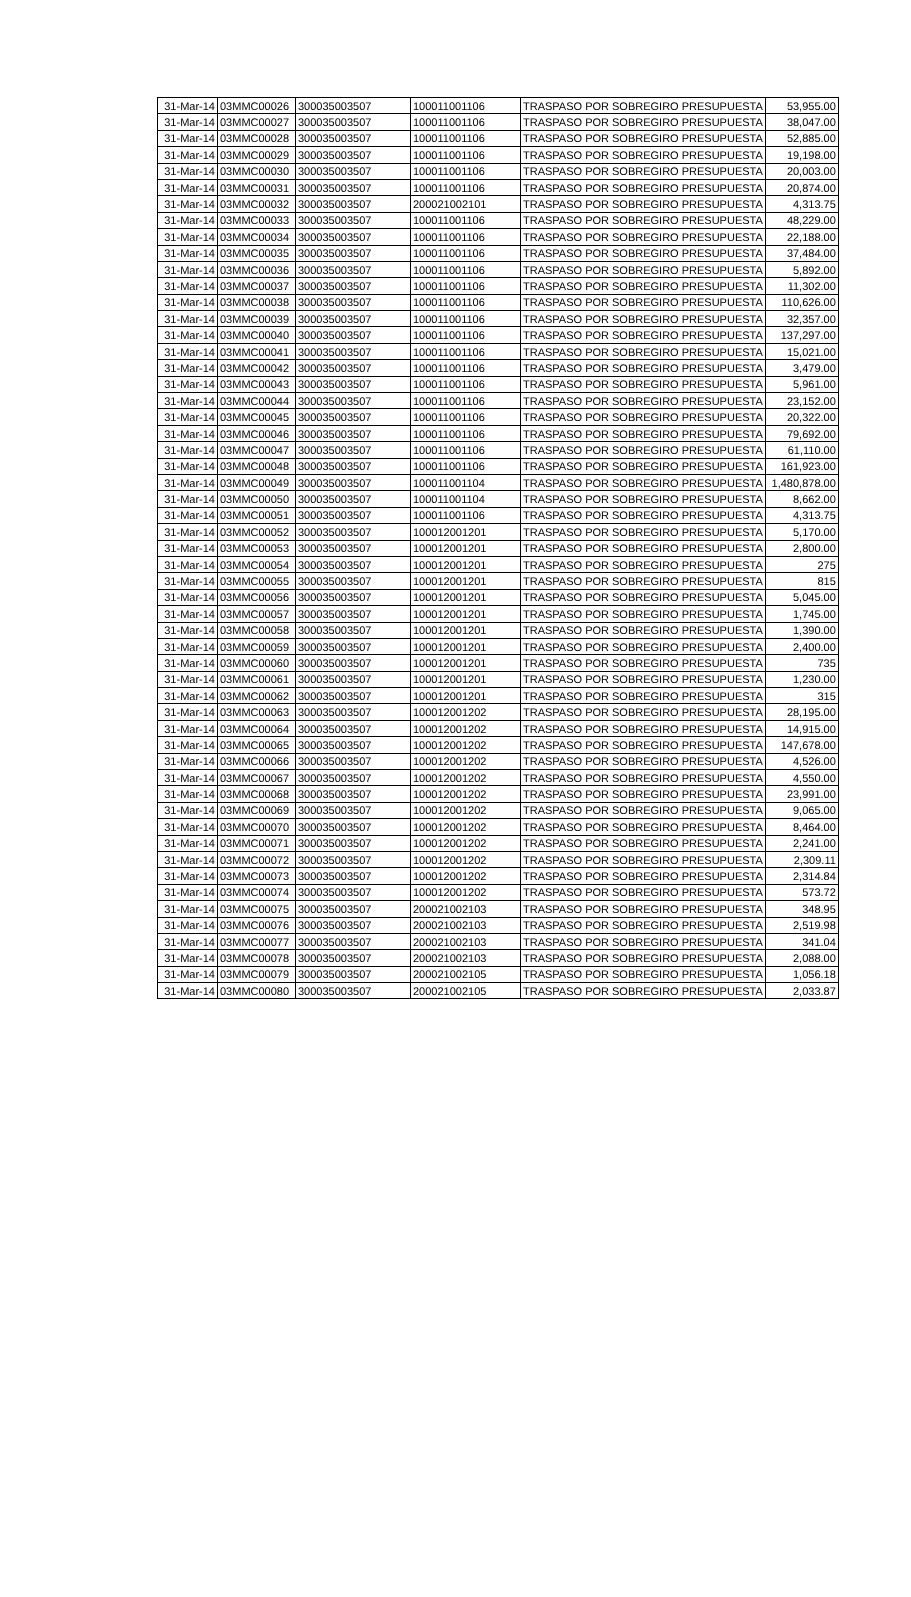| 31-Mar-14 | 03MMC00026 | 300035003507 | 100011001106 | TRASPASO POR SOBREGIRO PRESUPUESTA | 53,955.00 |
| 31-Mar-14 | 03MMC00027 | 300035003507 | 100011001106 | TRASPASO POR SOBREGIRO PRESUPUESTA | 38,047.00 |
| 31-Mar-14 | 03MMC00028 | 300035003507 | 100011001106 | TRASPASO POR SOBREGIRO PRESUPUESTA | 52,885.00 |
| 31-Mar-14 | 03MMC00029 | 300035003507 | 100011001106 | TRASPASO POR SOBREGIRO PRESUPUESTA | 19,198.00 |
| 31-Mar-14 | 03MMC00030 | 300035003507 | 100011001106 | TRASPASO POR SOBREGIRO PRESUPUESTA | 20,003.00 |
| 31-Mar-14 | 03MMC00031 | 300035003507 | 100011001106 | TRASPASO POR SOBREGIRO PRESUPUESTA | 20,874.00 |
| 31-Mar-14 | 03MMC00032 | 300035003507 | 200021002101 | TRASPASO POR SOBREGIRO PRESUPUESTA | 4,313.75 |
| 31-Mar-14 | 03MMC00033 | 300035003507 | 100011001106 | TRASPASO POR SOBREGIRO PRESUPUESTA | 48,229.00 |
| 31-Mar-14 | 03MMC00034 | 300035003507 | 100011001106 | TRASPASO POR SOBREGIRO PRESUPUESTA | 22,188.00 |
| 31-Mar-14 | 03MMC00035 | 300035003507 | 100011001106 | TRASPASO POR SOBREGIRO PRESUPUESTA | 37,484.00 |
| 31-Mar-14 | 03MMC00036 | 300035003507 | 100011001106 | TRASPASO POR SOBREGIRO PRESUPUESTA | 5,892.00 |
| 31-Mar-14 | 03MMC00037 | 300035003507 | 100011001106 | TRASPASO POR SOBREGIRO PRESUPUESTA | 11,302.00 |
| 31-Mar-14 | 03MMC00038 | 300035003507 | 100011001106 | TRASPASO POR SOBREGIRO PRESUPUESTA | 110,626.00 |
| 31-Mar-14 | 03MMC00039 | 300035003507 | 100011001106 | TRASPASO POR SOBREGIRO PRESUPUESTA | 32,357.00 |
| 31-Mar-14 | 03MMC00040 | 300035003507 | 100011001106 | TRASPASO POR SOBREGIRO PRESUPUESTA | 137,297.00 |
| 31-Mar-14 | 03MMC00041 | 300035003507 | 100011001106 | TRASPASO POR SOBREGIRO PRESUPUESTA | 15,021.00 |
| 31-Mar-14 | 03MMC00042 | 300035003507 | 100011001106 | TRASPASO POR SOBREGIRO PRESUPUESTA | 3,479.00 |
| 31-Mar-14 | 03MMC00043 | 300035003507 | 100011001106 | TRASPASO POR SOBREGIRO PRESUPUESTA | 5,961.00 |
| 31-Mar-14 | 03MMC00044 | 300035003507 | 100011001106 | TRASPASO POR SOBREGIRO PRESUPUESTA | 23,152.00 |
| 31-Mar-14 | 03MMC00045 | 300035003507 | 100011001106 | TRASPASO POR SOBREGIRO PRESUPUESTA | 20,322.00 |
| 31-Mar-14 | 03MMC00046 | 300035003507 | 100011001106 | TRASPASO POR SOBREGIRO PRESUPUESTA | 79,692.00 |
| 31-Mar-14 | 03MMC00047 | 300035003507 | 100011001106 | TRASPASO POR SOBREGIRO PRESUPUESTA | 61,110.00 |
| 31-Mar-14 | 03MMC00048 | 300035003507 | 100011001106 | TRASPASO POR SOBREGIRO PRESUPUESTA | 161,923.00 |
| 31-Mar-14 | 03MMC00049 | 300035003507 | 100011001104 | TRASPASO POR SOBREGIRO PRESUPUESTA | 1,480,878.00 |
| 31-Mar-14 | 03MMC00050 | 300035003507 | 100011001104 | TRASPASO POR SOBREGIRO PRESUPUESTA | 8,662.00 |
| 31-Mar-14 | 03MMC00051 | 300035003507 | 100011001106 | TRASPASO POR SOBREGIRO PRESUPUESTA | 4,313.75 |
| 31-Mar-14 | 03MMC00052 | 300035003507 | 100012001201 | TRASPASO POR SOBREGIRO PRESUPUESTA | 5,170.00 |
| 31-Mar-14 | 03MMC00053 | 300035003507 | 100012001201 | TRASPASO POR SOBREGIRO PRESUPUESTA | 2,800.00 |
| 31-Mar-14 | 03MMC00054 | 300035003507 | 100012001201 | TRASPASO POR SOBREGIRO PRESUPUESTA | 275 |
| 31-Mar-14 | 03MMC00055 | 300035003507 | 100012001201 | TRASPASO POR SOBREGIRO PRESUPUESTA | 815 |
| 31-Mar-14 | 03MMC00056 | 300035003507 | 100012001201 | TRASPASO POR SOBREGIRO PRESUPUESTA | 5,045.00 |
| 31-Mar-14 | 03MMC00057 | 300035003507 | 100012001201 | TRASPASO POR SOBREGIRO PRESUPUESTA | 1,745.00 |
| 31-Mar-14 | 03MMC00058 | 300035003507 | 100012001201 | TRASPASO POR SOBREGIRO PRESUPUESTA | 1,390.00 |
| 31-Mar-14 | 03MMC00059 | 300035003507 | 100012001201 | TRASPASO POR SOBREGIRO PRESUPUESTA | 2,400.00 |
| 31-Mar-14 | 03MMC00060 | 300035003507 | 100012001201 | TRASPASO POR SOBREGIRO PRESUPUESTA | 735 |
| 31-Mar-14 | 03MMC00061 | 300035003507 | 100012001201 | TRASPASO POR SOBREGIRO PRESUPUESTA | 1,230.00 |
| 31-Mar-14 | 03MMC00062 | 300035003507 | 100012001201 | TRASPASO POR SOBREGIRO PRESUPUESTA | 315 |
| 31-Mar-14 | 03MMC00063 | 300035003507 | 100012001202 | TRASPASO POR SOBREGIRO PRESUPUESTA | 28,195.00 |
| 31-Mar-14 | 03MMC00064 | 300035003507 | 100012001202 | TRASPASO POR SOBREGIRO PRESUPUESTA | 14,915.00 |
| 31-Mar-14 | 03MMC00065 | 300035003507 | 100012001202 | TRASPASO POR SOBREGIRO PRESUPUESTA | 147,678.00 |
| 31-Mar-14 | 03MMC00066 | 300035003507 | 100012001202 | TRASPASO POR SOBREGIRO PRESUPUESTA | 4,526.00 |
| 31-Mar-14 | 03MMC00067 | 300035003507 | 100012001202 | TRASPASO POR SOBREGIRO PRESUPUESTA | 4,550.00 |
| 31-Mar-14 | 03MMC00068 | 300035003507 | 100012001202 | TRASPASO POR SOBREGIRO PRESUPUESTA | 23,991.00 |
| 31-Mar-14 | 03MMC00069 | 300035003507 | 100012001202 | TRASPASO POR SOBREGIRO PRESUPUESTA | 9,065.00 |
| 31-Mar-14 | 03MMC00070 | 300035003507 | 100012001202 | TRASPASO POR SOBREGIRO PRESUPUESTA | 8,464.00 |
| 31-Mar-14 | 03MMC00071 | 300035003507 | 100012001202 | TRASPASO POR SOBREGIRO PRESUPUESTA | 2,241.00 |
| 31-Mar-14 | 03MMC00072 | 300035003507 | 100012001202 | TRASPASO POR SOBREGIRO PRESUPUESTA | 2,309.11 |
| 31-Mar-14 | 03MMC00073 | 300035003507 | 100012001202 | TRASPASO POR SOBREGIRO PRESUPUESTA | 2,314.84 |
| 31-Mar-14 | 03MMC00074 | 300035003507 | 100012001202 | TRASPASO POR SOBREGIRO PRESUPUESTA | 573.72 |
| 31-Mar-14 | 03MMC00075 | 300035003507 | 200021002103 | TRASPASO POR SOBREGIRO PRESUPUESTA | 348.95 |
| 31-Mar-14 | 03MMC00076 | 300035003507 | 200021002103 | TRASPASO POR SOBREGIRO PRESUPUESTA | 2,519.98 |
| 31-Mar-14 | 03MMC00077 | 300035003507 | 200021002103 | TRASPASO POR SOBREGIRO PRESUPUESTA | 341.04 |
| 31-Mar-14 | 03MMC00078 | 300035003507 | 200021002103 | TRASPASO POR SOBREGIRO PRESUPUESTA | 2,088.00 |
| 31-Mar-14 | 03MMC00079 | 300035003507 | 200021002105 | TRASPASO POR SOBREGIRO PRESUPUESTA | 1,056.18 |
| 31-Mar-14 | 03MMC00080 | 300035003507 | 200021002105 | TRASPASO POR SOBREGIRO PRESUPUESTA | 2,033.87 |